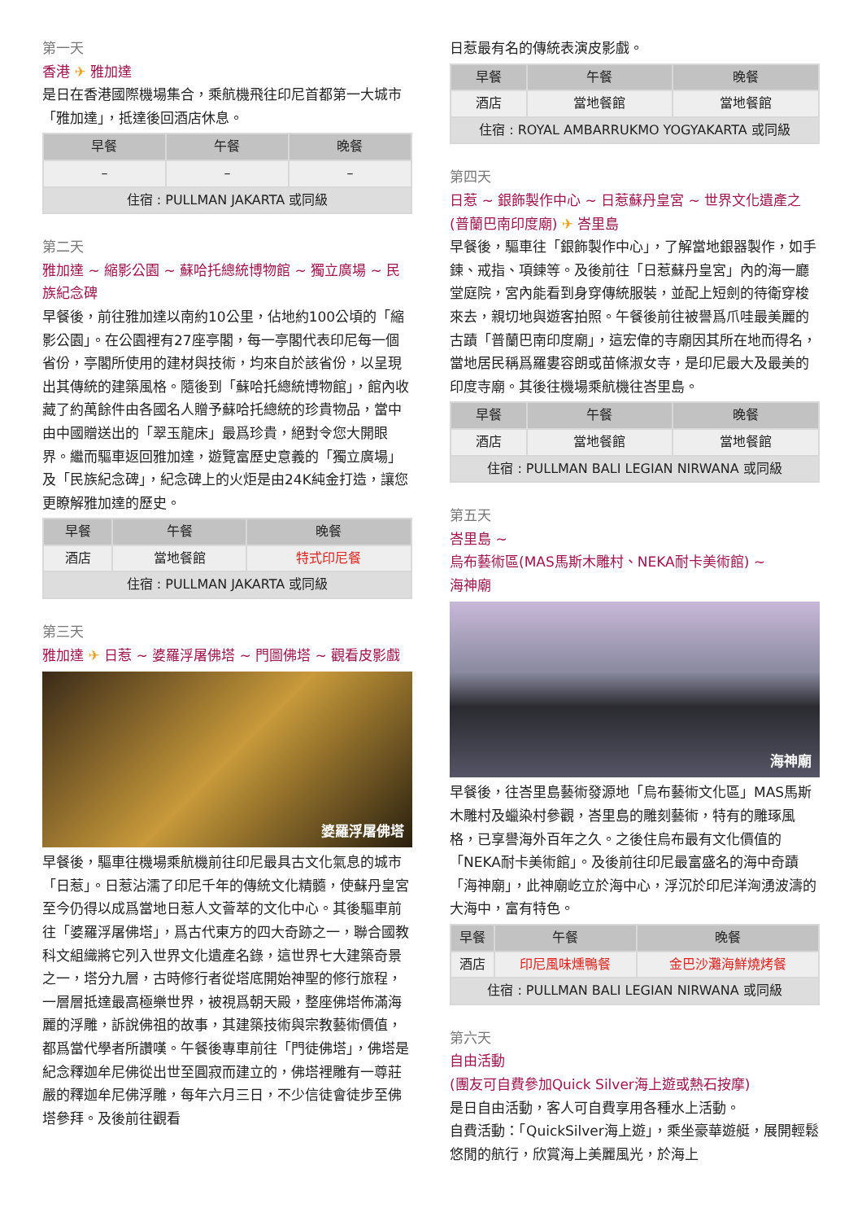第一天
香港 ✈ 雅加達
是日在香港國際機場集合，乘航機飛往印尼首都第一大城市「雅加達」，抵達後回酒店休息。
| 早餐 | 午餐 | 晚餐 |
| --- | --- | --- |
| – | – | – |
| 住宿 : PULLMAN JAKARTA 或同級 | | |
第二天
雅加達 ~ 縮影公園 ~ 蘇哈托總統博物館 ~ 獨立廣場 ~ 民族紀念碑
早餐後，前往雅加達以南約10公里，佔地約100公頃的「縮影公園」。在公園裡有27座亭閣，每一亭閣代表印尼每一個省份，亭閣所使用的建材與技術，均來自於該省份，以呈現出其傳統的建築風格。隨後到「蘇哈托總統博物館」，館內收藏了約萬餘件由各國名人贈予蘇哈托總統的珍貴物品，當中由中國贈送出的「翠玉龍床」最爲珍貴，絕對令您大開眼界。繼而驅車返回雅加達，遊覽富歷史意義的「獨立廣場」及「民族紀念碑」，紀念碑上的火炬是由24K純金打造，讓您更瞭解雅加達的歷史。
| 早餐 | 午餐 | 晚餐 |
| --- | --- | --- |
| 酒店 | 當地餐館 | 特式印尼餐 |
| 住宿 : PULLMAN JAKARTA 或同級 | | |
第三天
雅加達 ✈ 日惹 ~ 婆羅浮屠佛塔 ~ 門圖佛塔 ~ 觀看皮影戲
婆羅浮屠佛塔
早餐後，驅車往機場乘航機前往印尼最具古文化氣息的城市「日惹」。日惹沾濡了印尼千年的傳統文化精髓，使蘇丹皇宮至今仍得以成爲當地日惹人文薈萃的文化中心。其後驅車前往「婆羅浮屠佛塔」，爲古代東方的四大奇跡之一，聯合國教科文組織將它列入世界文化遺產名錄，這世界七大建築奇景之一，塔分九層，古時修行者從塔底開始神聖的修行旅程，一層層抵達最高極樂世界，被視爲朝天殿，整座佛塔佈滿海麗的浮雕，訴說佛祖的故事，其建築技術與宗教藝術價值，都爲當代學者所讚嘆。午餐後專車前往「門徒佛塔」，佛塔是紀念釋迦牟尼佛從出世至圓寂而建立的，佛塔裡雕有一尊莊嚴的釋迦牟尼佛浮雕，每年六月三日，不少信徒會徒步至佛塔參拜。及後前往觀看
日惹最有名的傳統表演皮影戲。
| 早餐 | 午餐 | 晚餐 |
| --- | --- | --- |
| 酒店 | 當地餐館 | 當地餐館 |
| 住宿 : ROYAL AMBARRUKMO YOGYAKARTA 或同級 | | |
第四天
日惹 ~ 銀飾製作中心 ~ 日惹蘇丹皇宮 ~ 世界文化遺產之 (普蘭巴南印度廟) ✈ 峇里島
早餐後，驅車往「銀飾製作中心」，了解當地銀器製作，如手鍊、戒指、項鍊等。及後前往「日惹蘇丹皇宮」內的海一廳堂庭院，宮內能看到身穿傳統服裝，並配上短劍的待衛穿梭來去，親切地與遊客拍照。午餐後前往被譽爲爪哇最美麗的古蹟「普蘭巴南印度廟」，這宏偉的寺廟因其所在地而得名，當地居民稱爲羅婁容朗或苗條淑女寺，是印尼最大及最美的印度寺廟。其後往機場乘航機往峇里島。
| 早餐 | 午餐 | 晚餐 |
| --- | --- | --- |
| 酒店 | 當地餐館 | 當地餐館 |
| 住宿 : PULLMAN BALI LEGIAN NIRWANA 或同級 | | |
第五天
峇里島 ~
烏布藝術區(MAS馬斯木雕村、NEKA耐卡美術館) ~
海神廟
海神廟
早餐後，往峇里島藝術發源地「烏布藝術文化區」MAS馬斯木雕村及蠟染村參觀，峇里島的雕刻藝術，特有的雕琢風格，已享譽海外百年之久。之後住烏布最有文化價值的「NEKA耐卡美術館」。及後前往印尼最富盛名的海中奇蹟「海神廟」，此神廟屹立於海中心，浮沉於印尼洋洶湧波濤的大海中，富有特色。
| 早餐 | 午餐 | 晚餐 |
| --- | --- | --- |
| 酒店 | 印尼風味燻鴨餐 | 金巴沙灘海鮮燒烤餐 |
| 住宿 : PULLMAN BALI LEGIAN NIRWANA 或同級 | | |
第六天
自由活動
(團友可自費參加Quick Silver海上遊或熱石按摩)
是日自由活動，客人可自費享用各種水上活動。
自費活動：「QuickSilver海上遊」，乘坐豪華遊艇，展開輕鬆悠閒的航行，欣賞海上美麗風光，於海上